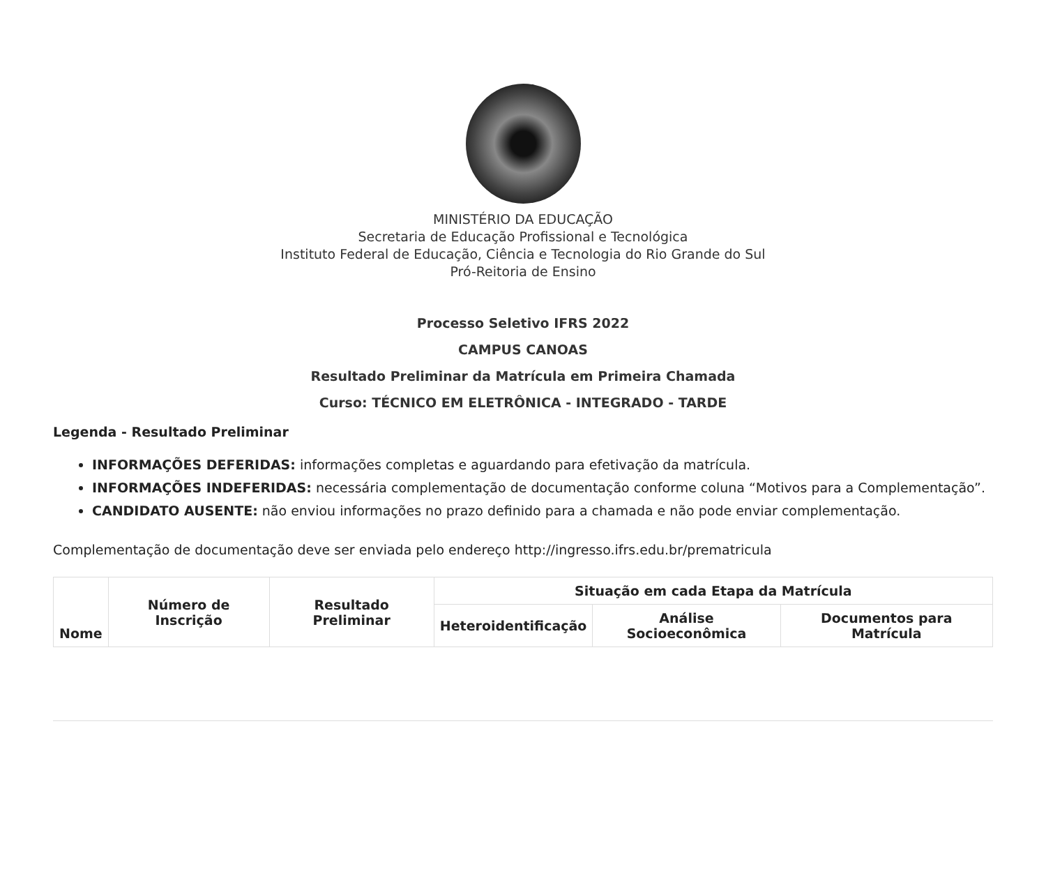MINISTÉRIO DA EDUCAÇÃO
Secretaria de Educação Profissional e Tecnológica
Instituto Federal de Educação, Ciência e Tecnologia do Rio Grande do Sul
Pró-Reitoria de Ensino
Processo Seletivo IFRS 2022
CAMPUS CANOAS
Resultado Preliminar da Matrícula em Primeira Chamada
Curso: TÉCNICO EM ELETRÔNICA - INTEGRADO - TARDE
Legenda - Resultado Preliminar
INFORMAÇÕES DEFERIDAS: informações completas e aguardando para efetivação da matrícula.
INFORMAÇÕES INDEFERIDAS: necessária complementação de documentação conforme coluna “Motivos para a Complementação”.
CANDIDATO AUSENTE: não enviou informações no prazo definido para a chamada e não pode enviar complementação.
Complementação de documentação deve ser enviada pelo endereço http://ingresso.ifrs.edu.br/prematricula
| Nome | Número de Inscrição | Resultado Preliminar | Situação em cada Etapa da Matrícula | | |
| --- | --- | --- | --- | --- | --- |
| | | | Heteroidentificação | Análise Socioeconômica | Documentos para Matrícula |